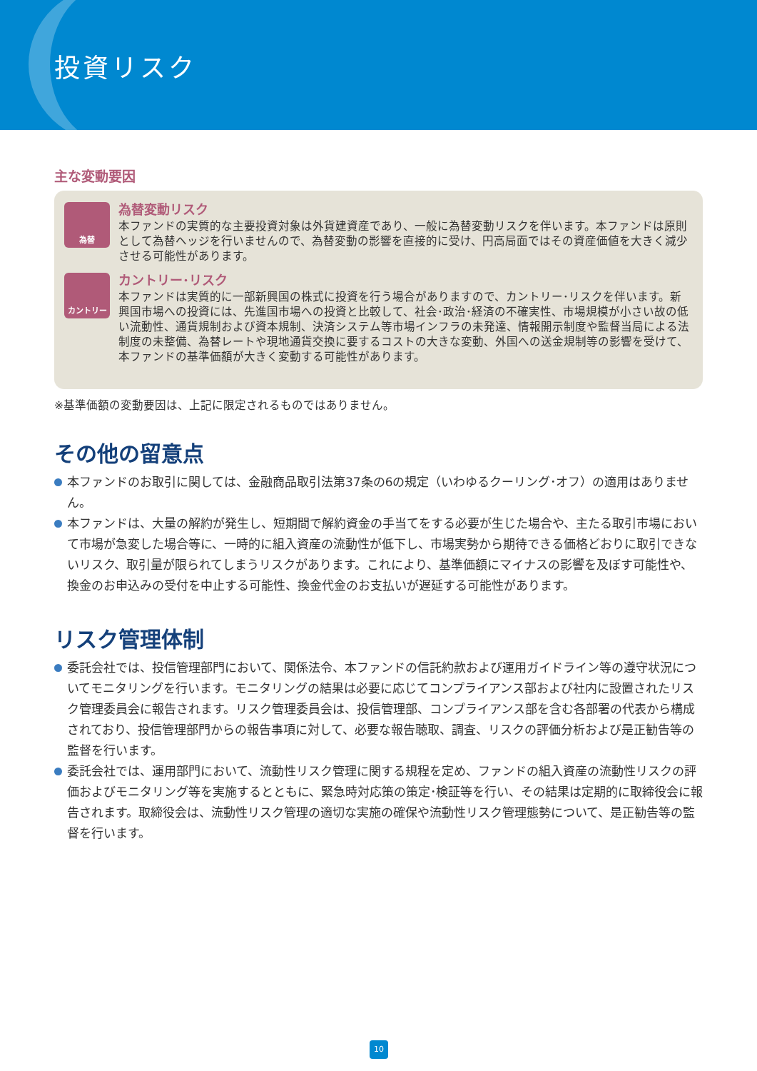投資リスク
主な変動要因
為替
為替変動リスク
本ファンドの実質的な主要投資対象は外貨建資産であり、一般に為替変動リスクを伴います。本ファンドは原則として為替ヘッジを行いませんので、為替変動の影響を直接的に受け、円高局面ではその資産価値を大きく減少させる可能性があります。
カントリー
カントリー･リスク
本ファンドは実質的に一部新興国の株式に投資を行う場合がありますので、カントリー･リスクを伴います。新興国市場への投資には、先進国市場への投資と比較して、社会･政治･経済の不確実性、市場規模が小さい故の低い流動性、通貨規制および資本規制、決済システム等市場インフラの未発達、情報開示制度や監督当局による法制度の未整備、為替レートや現地通貨交換に要するコストの大きな変動、外国への送金規制等の影響を受けて、本ファンドの基準価額が大きく変動する可能性があります。
※基準価額の変動要因は、上記に限定されるものではありません。
その他の留意点
本ファンドのお取引に関しては、金融商品取引法第37条の6の規定（いわゆるクーリング･オフ）の適用はありません。
本ファンドは、大量の解約が発生し、短期間で解約資金の手当てをする必要が生じた場合や、主たる取引市場において市場が急変した場合等に、一時的に組入資産の流動性が低下し、市場実勢から期待できる価格どおりに取引できないリスク、取引量が限られてしまうリスクがあります。これにより、基準価額にマイナスの影響を及ぼす可能性や、換金のお申込みの受付を中止する可能性、換金代金のお支払いが遅延する可能性があります。
リスク管理体制
委託会社では、投信管理部門において、関係法令、本ファンドの信託約款および運用ガイドライン等の遵守状況についてモニタリングを行います。モニタリングの結果は必要に応じてコンプライアンス部および社内に設置されたリスク管理委員会に報告されます。リスク管理委員会は、投信管理部、コンプライアンス部を含む各部署の代表から構成されており、投信管理部門からの報告事項に対して、必要な報告聴取、調査、リスクの評価分析および是正勧告等の監督を行います。
委託会社では、運用部門において、流動性リスク管理に関する規程を定め、ファンドの組入資産の流動性リスクの評価およびモニタリング等を実施するとともに、緊急時対応策の策定･検証等を行い、その結果は定期的に取締役会に報告されます。取締役会は、流動性リスク管理の適切な実施の確保や流動性リスク管理態勢について、是正勧告等の監督を行います。
10